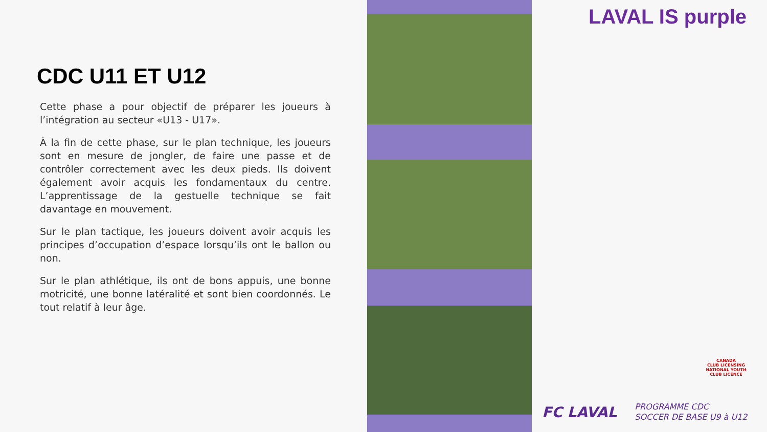CDC U11 ET U12
Cette phase a pour objectif de préparer les joueurs à l’intégration au secteur «U13 - U17».
À la fin de cette phase, sur le plan technique, les joueurs sont en mesure de jongler, de faire une passe et de contrôler correctement avec les deux pieds. Ils doivent également avoir acquis les fondamentaux du centre. L’apprentissage de la gestuelle technique se fait davantage en mouvement.
Sur le plan tactique, les joueurs doivent avoir acquis les principes d’occupation d’espace lorsqu’ils ont le ballon ou non.
Sur le plan athlétique, ils ont de bons appuis, une bonne motricité, une bonne latéralité et sont bien coordonnés. Le tout relatif à leur âge.
LAVAL IS purple
CANADA
CLUB LICENSING
NATIONAL YOUTH CLUB LICENCE
FC LAVAL
PROGRAMME CDC
SOCCER DE BASE U9 à U12